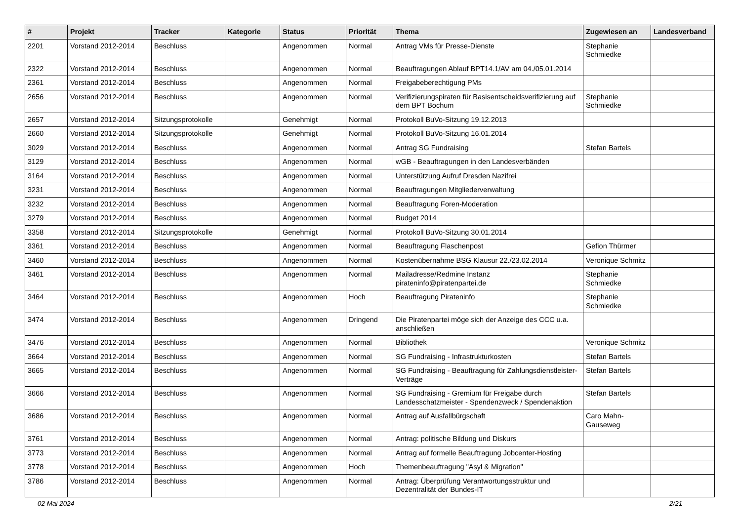| # | Projekt | Tracker | Kategorie | Status | Priorität | Thema | Zugewiesen an | Landesverband |
| --- | --- | --- | --- | --- | --- | --- | --- | --- |
| 2201 | Vorstand 2012-2014 | Beschluss | | Angenommen | Normal | Antrag VMs für Presse-Dienste | Stephanie Schmiedke | |
| 2322 | Vorstand 2012-2014 | Beschluss | | Angenommen | Normal | Beauftragungen Ablauf BPT14.1/AV am 04./05.01.2014 | | |
| 2361 | Vorstand 2012-2014 | Beschluss | | Angenommen | Normal | Freigabeberechtigung PMs | | |
| 2656 | Vorstand 2012-2014 | Beschluss | | Angenommen | Normal | Verifizierungspiraten für Basisentscheidsverifizierung auf dem BPT Bochum | Stephanie Schmiedke | |
| 2657 | Vorstand 2012-2014 | Sitzungsprotokolle | | Genehmigt | Normal | Protokoll BuVo-Sitzung 19.12.2013 | | |
| 2660 | Vorstand 2012-2014 | Sitzungsprotokolle | | Genehmigt | Normal | Protokoll BuVo-Sitzung 16.01.2014 | | |
| 3029 | Vorstand 2012-2014 | Beschluss | | Angenommen | Normal | Antrag SG Fundraising | Stefan Bartels | |
| 3129 | Vorstand 2012-2014 | Beschluss | | Angenommen | Normal | wGB - Beauftragungen in den Landesverbänden | | |
| 3164 | Vorstand 2012-2014 | Beschluss | | Angenommen | Normal | Unterstützung Aufruf Dresden Nazifrei | | |
| 3231 | Vorstand 2012-2014 | Beschluss | | Angenommen | Normal | Beauftragungen Mitgliederverwaltung | | |
| 3232 | Vorstand 2012-2014 | Beschluss | | Angenommen | Normal | Beauftragung Foren-Moderation | | |
| 3279 | Vorstand 2012-2014 | Beschluss | | Angenommen | Normal | Budget 2014 | | |
| 3358 | Vorstand 2012-2014 | Sitzungsprotokolle | | Genehmigt | Normal | Protokoll BuVo-Sitzung 30.01.2014 | | |
| 3361 | Vorstand 2012-2014 | Beschluss | | Angenommen | Normal | Beauftragung Flaschenpost | Gefion Thürmer | |
| 3460 | Vorstand 2012-2014 | Beschluss | | Angenommen | Normal | Kostenübernahme BSG Klausur 22./23.02.2014 | Veronique Schmitz | |
| 3461 | Vorstand 2012-2014 | Beschluss | | Angenommen | Normal | Mailadresse/Redmine Instanz pirateninfo@piratenpartei.de | Stephanie Schmiedke | |
| 3464 | Vorstand 2012-2014 | Beschluss | | Angenommen | Hoch | Beauftragung Pirateninfo | Stephanie Schmiedke | |
| 3474 | Vorstand 2012-2014 | Beschluss | | Angenommen | Dringend | Die Piratenpartei möge sich der Anzeige des CCC u.a. anschließen | | |
| 3476 | Vorstand 2012-2014 | Beschluss | | Angenommen | Normal | Bibliothek | Veronique Schmitz | |
| 3664 | Vorstand 2012-2014 | Beschluss | | Angenommen | Normal | SG Fundraising - Infrastrukturkosten | Stefan Bartels | |
| 3665 | Vorstand 2012-2014 | Beschluss | | Angenommen | Normal | SG Fundraising - Beauftragung für Zahlungsdienstleister-Verträge | Stefan Bartels | |
| 3666 | Vorstand 2012-2014 | Beschluss | | Angenommen | Normal | SG Fundraising - Gremium für Freigabe durch Landesschatzmeister - Spendenzweck / Spendenaktion | Stefan Bartels | |
| 3686 | Vorstand 2012-2014 | Beschluss | | Angenommen | Normal | Antrag auf Ausfallbürgschaft | Caro Mahn-Gauseweg | |
| 3761 | Vorstand 2012-2014 | Beschluss | | Angenommen | Normal | Antrag: politische Bildung und Diskurs | | |
| 3773 | Vorstand 2012-2014 | Beschluss | | Angenommen | Normal | Antrag auf formelle Beauftragung Jobcenter-Hosting | | |
| 3778 | Vorstand 2012-2014 | Beschluss | | Angenommen | Hoch | Themenbeauftragung "Asyl & Migration" | | |
| 3786 | Vorstand 2012-2014 | Beschluss | | Angenommen | Normal | Antrag: Überprüfung Verantwortungsstruktur und Dezentralität der Bundes-IT | | |
02 Mai 2024 2/21